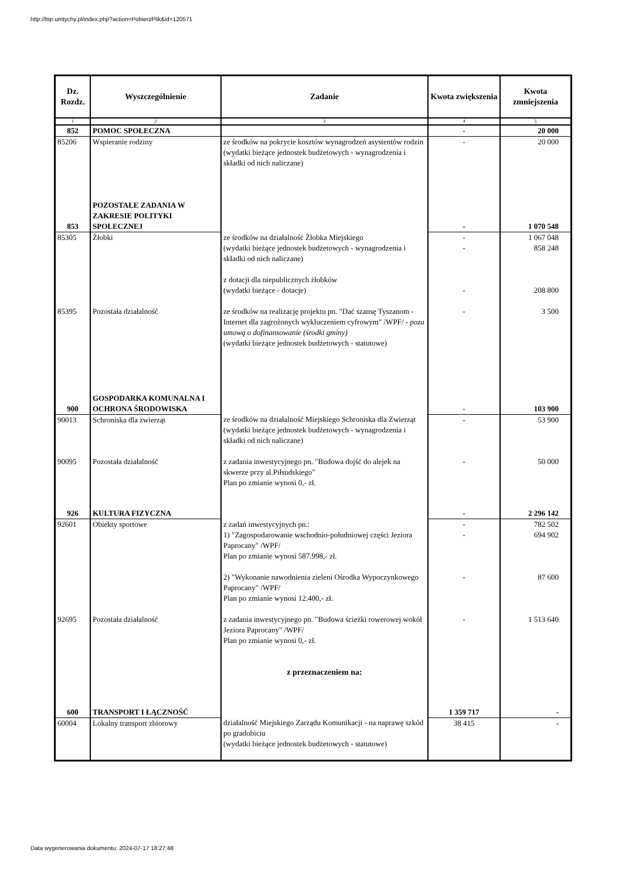http://bip.umtychy.pl/index.php?action=PobierzPlik&id=120571
| Dz. Rozdz. | Wyszczególnienie | Zadanie | Kwota zwiększenia | Kwota zmniejszenia |
| --- | --- | --- | --- | --- |
| 1 | 2 | 3 | 4 | 5 |
| 852 | POMOC SPOŁECZNA | | - | 20 000 |
| 85206 | Wspieranie rodziny | ze środków na pokrycie kosztów wynagrodzeń asystentów rodzin (wydatki bieżące jednostek budżetowych - wynagrodzenia i składki od nich naliczane) | - | 20 000 |
| 853 | POZOSTAŁE ZADANIA W ZAKRESIE POLITYKI SPOŁECZNEJ | | - | 1 070 548 |
| 85305 | Żłobki | ze środków na działalność Żłobka Miejskiego (wydatki bieżące jednostek budżetowych - wynagrodzenia i składki od nich naliczane) z dotacji dla niepublicznych żłobków (wydatki bieżące - dotacje) | - - - | 1 067 048 858 248 208 800 |
| 85395 | Pozostała działalność | ze środków na realizację projektu pn. "Dać szansę Tyszanom - Internet dla zagrożonych wykluczeniem cyfrowym" /WPF/ - poza umową o dofinansowanie (środki gminy) (wydatki bieżące jednostek budżetowych - statutowe) | - | 3 500 |
| 900 | GOSPODARKA KOMUNALNA I OCHRONA ŚRODOWISKA | | - | 103 900 |
| 90013 | Schroniska dla zwierząt | ze środków na działalność Miejskiego Schroniska dla Zwierząt (wydatki bieżące jednostek budżetowych - wynagrodzenia i składki od nich naliczane) | - | 53 900 |
| 90095 | Pozostała działalność | z zadania inwestycyjnego pn. "Budowa dojść do alejek na skwerze przy al.Piłsudskiego" Plan po zmianie wynosi 0,- zł. | - | 50 000 |
| 926 | KULTURA FIZYCZNA | | - | 2 296 142 |
| 92601 | Obiekty sportowe | z zadań inwestycyjnych pn.: 1) "Zagospodarowanie wschodnio-południowej części Jeziora Paprocany" /WPF/ Plan po zmianie wynosi 587.998,- zł. 2) "Wykonanie nawodnienia zieleni Ośrodka Wypoczynkowego Paprocany" /WPF/ Plan po zmianie wynosi 12.400,- zł. | - - - | 782 502 694 902 87 600 |
| 92695 | Pozostała działalność | z zadania inwestycyjnego pn. "Budowa ścieżki rowerowej wokół Jeziora Paprocany" /WPF/ Plan po zmianie wynosi 0,- zł. z przeznaczeniem na: | - | 1 513 640 |
| 600 | TRANSPORT I ŁĄCZNOŚĆ | | 1 359 717 | - |
| 60004 | Lokalny transport zbiorowy | działalność Miejskiego Zarządu Komunikacji - na naprawę szkód po gradobiciu (wydatki bieżące jednostek budżetowych - statutowe) | 38 415 | - |
Data wygenerowania dokumentu: 2024-07-17 18:27:48